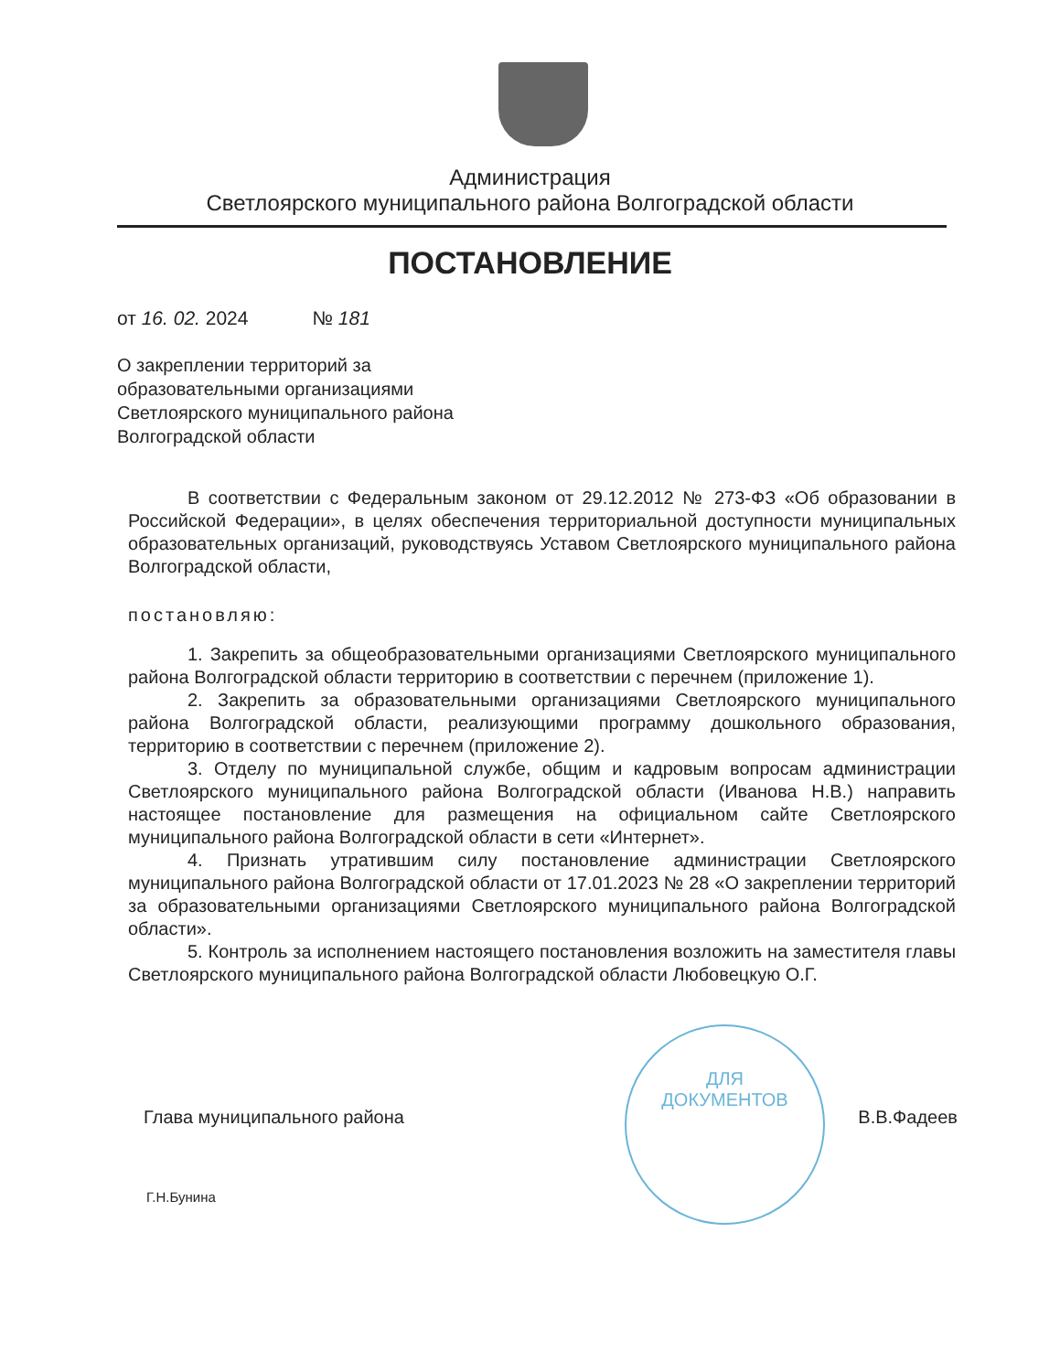Администрация
Светлоярского муниципального района Волгоградской области
ПОСТАНОВЛЕНИЕ
от 16. 02. 2024 № 181
О закреплении территорий за
образовательными организациями
Светлоярского муниципального района
Волгоградской области
В соответствии с Федеральным законом от 29.12.2012 № 273-ФЗ «Об образовании в Российской Федерации», в целях обеспечения территориальной доступности муниципальных образовательных организаций, руководствуясь Уставом Светлоярского муниципального района Волгоградской области,
постановляю:
1. Закрепить за общеобразовательными организациями Светлоярского муниципального района Волгоградской области территорию в соответствии с перечнем (приложение 1).
2. Закрепить за образовательными организациями Светлоярского муниципального района Волгоградской области, реализующими программу дошкольного образования, территорию в соответствии с перечнем (приложение 2).
3. Отделу по муниципальной службе, общим и кадровым вопросам администрации Светлоярского муниципального района Волгоградской области (Иванова Н.В.) направить настоящее постановление для размещения на официальном сайте Светлоярского муниципального района Волгоградской области в сети «Интернет».
4. Признать утратившим силу постановление администрации Светлоярского муниципального района Волгоградской области от 17.01.2023 № 28 «О закреплении территорий за образовательными организациями Светлоярского муниципального района Волгоградской области».
5. Контроль за исполнением настоящего постановления возложить на заместителя главы Светлоярского муниципального района Волгоградской области Любовецкую О.Г.
ДЛЯ
ДОКУМЕНТОВ
Глава муниципального района В.В.Фадеев
Г.Н.Бунина